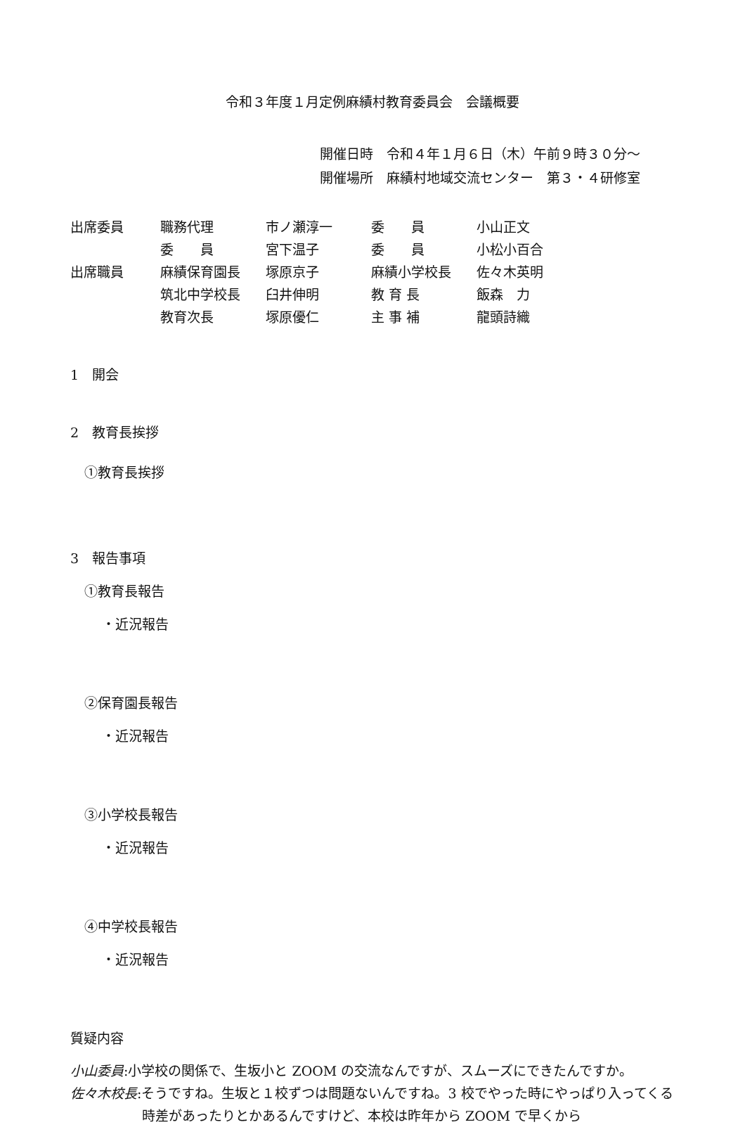令和３年度１月定例麻績村教育委員会　会議概要
開催日時　令和４年１月６日（木）午前９時３０分～
開催場所　麻績村地域交流センター　第３・４研修室
| 出席委員 | 職務代理 | 市ノ瀬淳一 | 委 員 | 小山正文 |
| | 委 員 | 宮下温子 | 委 員 | 小松小百合 |
| 出席職員 | 麻績保育園長 | 塚原京子 | 麻績小学校長 | 佐々木英明 |
| | 筑北中学校長 | 臼井伸明 | 教 育 長 | 飯森 力 |
| | 教育次長 | 塚原優仁 | 主 事 補 | 龍頭詩織 |
1　開会
2　教育長挨拶
①教育長挨拶
3　報告事項
①教育長報告
・近況報告
②保育園長報告
・近況報告
③小学校長報告
・近況報告
④中学校長報告
・近況報告
質疑内容
小山委員:小学校の関係で、生坂小と ZOOM の交流なんですが、スムーズにできたんですか。
佐々木校長:そうですね。生坂と１校ずつは問題ないんですね。3 校でやった時にやっぱり入ってくる時差があったりとかあるんですけど、本校は昨年から ZOOM で早くから